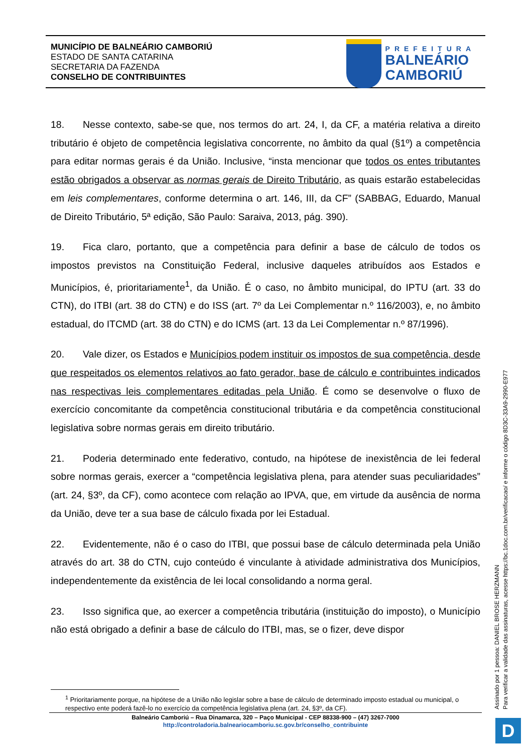MUNICÍPIO DE BALNEÁRIO CAMBORIÚ
ESTADO DE SANTA CATARINA
SECRETARIA DA FAZENDA
CONSELHO DE CONTRIBUINTES
PREFEITURA
BALNEÁRIO
CAMBORIÚ
18. Nesse contexto, sabe-se que, nos termos do art. 24, I, da CF, a matéria relativa a direito tributário é objeto de competência legislativa concorrente, no âmbito da qual (§1º) a competência para editar normas gerais é da União. Inclusive, “insta mencionar que todos os entes tributantes estão obrigados a observar as normas gerais de Direito Tributário, as quais estarão estabelecidas em leis complementares, conforme determina o art. 146, III, da CF” (SABBAG, Eduardo, Manual de Direito Tributário, 5ª edição, São Paulo: Saraiva, 2013, pág. 390).
19. Fica claro, portanto, que a competência para definir a base de cálculo de todos os impostos previstos na Constituição Federal, inclusive daqueles atribuídos aos Estados e Municípios, é, prioritariamente<sup>1</sup>, da União. É o caso, no âmbito municipal, do IPTU (art. 33 do CTN), do ITBI (art. 38 do CTN) e do ISS (art. 7º da Lei Complementar n.º 116/2003), e, no âmbito estadual, do ITCMD (art. 38 do CTN) e do ICMS (art. 13 da Lei Complementar n.º 87/1996).
20. Vale dizer, os Estados e Municípios podem instituir os impostos de sua competência, desde que respeitados os elementos relativos ao fato gerador, base de cálculo e contribuintes indicados nas respectivas leis complementares editadas pela União. É como se desenvolve o fluxo de exercício concomitante da competência constitucional tributária e da competência constitucional legislativa sobre normas gerais em direito tributário.
21. Poderia determinado ente federativo, contudo, na hipótese de inexistência de lei federal sobre normas gerais, exercer a “competência legislativa plena, para atender suas peculiaridades” (art. 24, §3º, da CF), como acontece com relação ao IPVA, que, em virtude da ausência de norma da União, deve ter a sua base de cálculo fixada por lei Estadual.
22. Evidentemente, não é o caso do ITBI, que possui base de cálculo determinada pela União através do art. 38 do CTN, cujo conteúdo é vinculante à atividade administrativa dos Municípios, independentemente da existência de lei local consolidando a norma geral.
23. Isso significa que, ao exercer a competência tributária (instituição do imposto), o Município não está obrigado a definir a base de cálculo do ITBI, mas, se o fizer, deve dispor
<sup>1</sup> Prioritariamente porque, na hipótese de a União não legislar sobre a base de cálculo de determinado imposto estadual ou municipal, o respectivo ente poderá fazê-lo no exercício da competência legislativa plena (art. 24, §3º, da CF).
Balneário Camboriú – Rua Dinamarca, 320 – Paço Municipal - CEP 88338-900 – (47) 3267-7000
http://controladoria.balneariocamboriu.sc.gov.br/conselho_contribuinte
Assinado por 1 pessoa: DANIEL BROSE HERZMANN
Para verificar a validade das assinaturas, acesse https://bc.1doc.com.br/verificacao/ e informe o código 8D3C-33A9-2990-E977
D